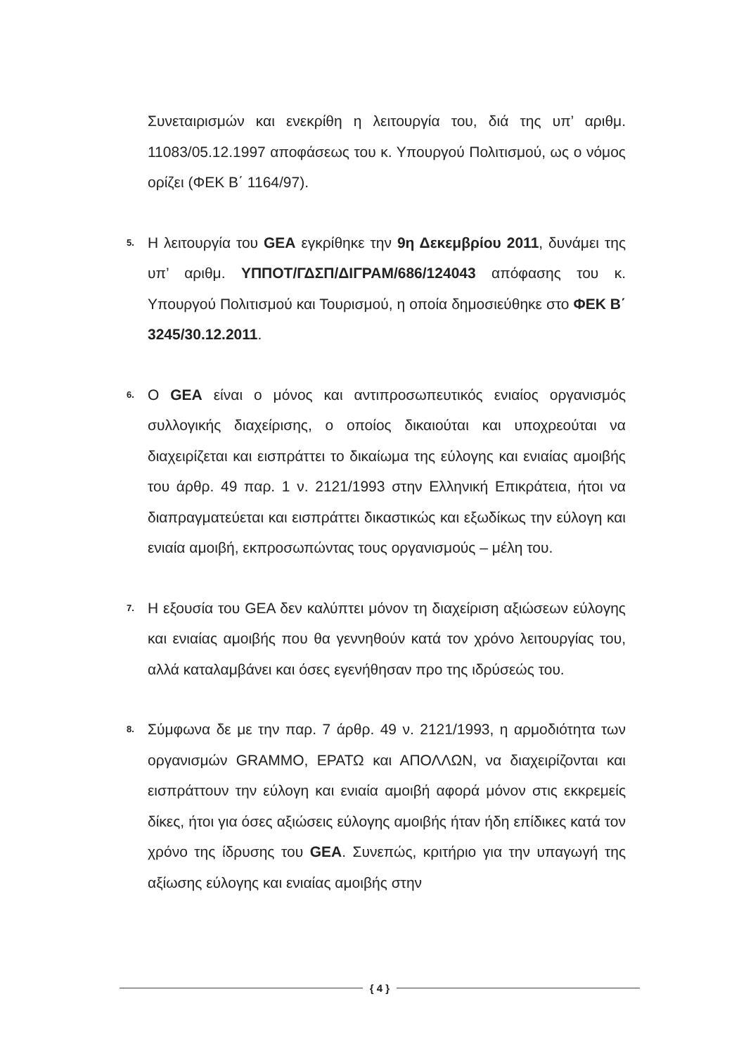Συνεταιρισμών και ενεκρίθη η λειτουργία του, διά της υπ’ αριθμ. 11083/05.12.1997 αποφάσεως του κ. Υπουργού Πολιτισμού, ως ο νόμος ορίζει (ΦΕΚ Β΄ 1164/97).
5.
Η λειτουργία του GEA εγκρίθηκε την 9η Δεκεμβρίου 2011, δυνάμει της υπ’ αριθμ. ΥΠΠΟΤ/ΓΔΣΠ/ΔΙΓΡΑΜ/686/124043 απόφασης του κ. Υπουργού Πολιτισμού και Τουρισμού, η οποία δημοσιεύθηκε στο ΦΕΚ Β΄ 3245/30.12.2011.
6.
Ο GEA είναι ο μόνος και αντιπροσωπευτικός ενιαίος οργανισμός συλλογικής διαχείρισης, ο οποίος δικαιούται και υποχρεούται να διαχειρίζεται και εισπράττει το δικαίωμα της εύλογης και ενιαίας αμοιβής του άρθρ. 49 παρ. 1 ν. 2121/1993 στην Ελληνική Επικράτεια, ήτοι να διαπραγματεύεται και εισπράττει δικαστικώς και εξωδίκως την εύλογη και ενιαία αμοιβή, εκπροσωπώντας τους οργανισμούς – μέλη του.
7.
Η εξουσία του GEA δεν καλύπτει μόνον τη διαχείριση αξιώσεων εύλογης και ενιαίας αμοιβής που θα γεννηθούν κατά τον χρόνο λειτουργίας του, αλλά καταλαμβάνει και όσες εγενήθησαν προ της ιδρύσεώς του.
8.
Σύμφωνα δε με την παρ. 7 άρθρ. 49 ν. 2121/1993, η αρμοδιότητα των οργανισμών GRAMMO, ΕΡΑΤΩ και ΑΠΟΛΛΩΝ, να διαχειρίζονται και εισπράττουν την εύλογη και ενιαία αμοιβή αφορά μόνον στις εκκρεμείς δίκες, ήτοι για όσες αξιώσεις εύλογης αμοιβής ήταν ήδη επίδικες κατά τον χρόνο της ίδρυσης του GEA. Συνεπώς, κριτήριο για την υπαγωγή της αξίωσης εύλογης και ενιαίας αμοιβής στην
{ 4 }